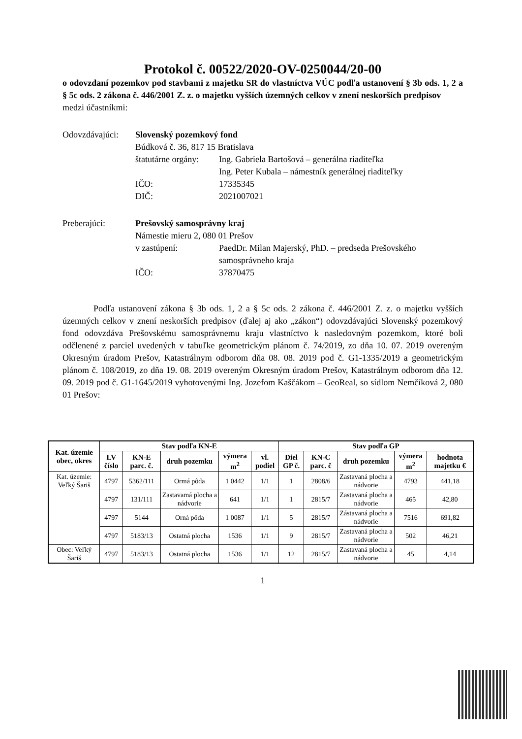Protokol č. 00522/2020-OV-0250044/20-00
o odovzdaní pozemkov pod stavbami z majetku SR do vlastníctva VÚC podľa ustanovení § 3b ods. 1, 2 a § 5c ods. 2 zákona č. 446/2001 Z. z. o majetku vyšších územných celkov v znení neskorších predpisov
medzi účastníkmi:
Odovzdávajúci:
Slovenský pozemkový fond
Búdková č. 36, 817 15 Bratislava
štatutárne orgány:
Ing. Gabriela Bartošová – generálna riaditeľka
Ing. Peter Kubala – námestník generálnej riaditeľky
IČO:
17335345
DIČ:
2021007021
Preberajúci:
Prešovský samosprávny kraj
Námestie mieru 2, 080 01 Prešov
v zastúpení:
PaedDr. Milan Majerský, PhD. – predseda Prešovského samosprávneho kraja
IČO:
37870475
Podľa ustanovení zákona § 3b ods. 1, 2 a § 5c ods. 2 zákona č. 446/2001 Z. z. o majetku vyšších územných celkov v znení neskorších predpisov (ďalej aj ako „zákon“) odovzdávajúci Slovenský pozemkový fond odovzdáva Prešovskému samosprávnemu kraju vlastníctvo k nasledovným pozemkom, ktoré boli odčlenené z parciel uvedených v tabuľke geometrickým plánom č. 74/2019, zo dňa 10. 07. 2019 overeným Okresným úradom Prešov, Katastrálnym odborom dňa 08. 08. 2019 pod č. G1-1335/2019 a geometrickým plánom č. 108/2019, zo dňa 19. 08. 2019 overeným Okresným úradom Prešov, Katastrálnym odborom dňa 12. 09. 2019 pod č. G1-1645/2019 vyhotovenými Ing. Jozefom Kaščákom – GeoReal, so sídlom Nemčíková 2, 080 01 Prešov:
| Kat. územie obec, okres | Stav podľa KN-E | | | | | Stav podľa GP | | | | |
| --- | --- | --- | --- | --- | --- | --- | --- | --- | --- | --- |
| | LV číslo | KN-E parc. č. | druh pozemku | výmera m<sup>2</sup> | vl. podiel | Diel GP č. | KN-C parc. č | druh pozemku | výmera m<sup>2</sup> | hodnota majetku € |
| Kat. územie: Veľký Šariš | 4797 | 5362/111 | Ormá pôda | 1 0442 | 1/1 | 1 | 2808/6 | Zastavaná plocha a nádvorie | 4793 | 441,18 |
| | 4797 | 131/111 | Zastavamá plocha a nádvorie | 641 | 1/1 | 1 | 2815/7 | Zastavaná plocha a nádvorie | 465 | 42,80 |
| | 4797 | 5144 | Orná pôda | 1 0087 | 1/1 | 5 | 2815/7 | Zástavaná plocha a nádvorie | 7516 | 691,82 |
| | 4797 | 5183/13 | Ostatná plocha | 1536 | 1/1 | 9 | 2815/7 | Zastavaná plocha a nádvorie | 502 | 46,21 |
| Obec: Veľký Šariš | 4797 | 5183/13 | Ostatná plocha | 1536 | 1/1 | 12 | 2815/7 | Zastavaná plocha a nádvorie | 45 | 4,14 |
1